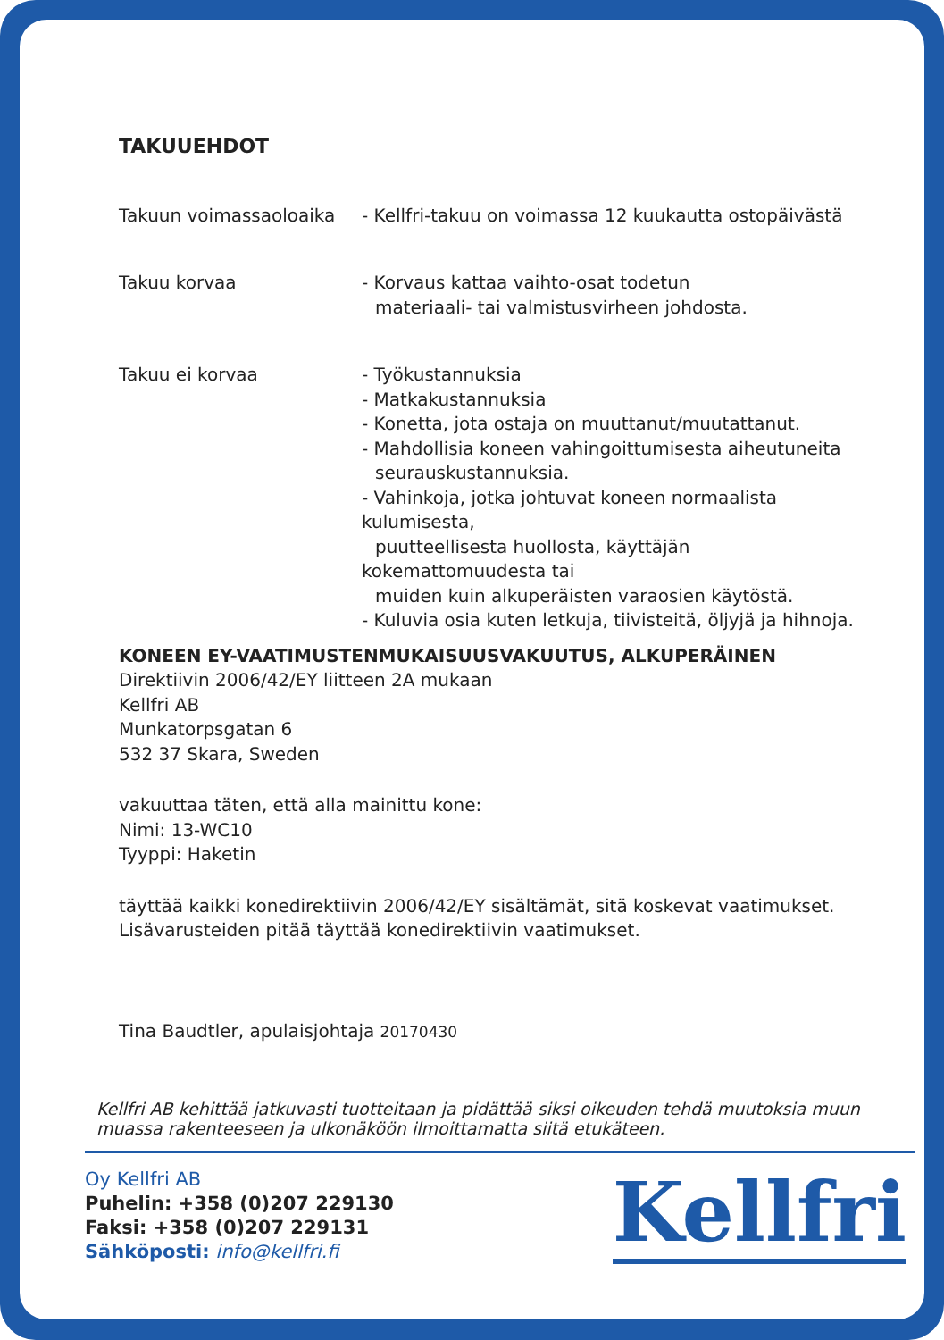TAKUUEHDOT
Takuun voimassaoloaika - Kellfri-takuu on voimassa 12 kuukautta ostopäivästä
Takuu korvaa - Korvaus kattaa vaihto-osat todetun
materiaali- tai valmistusvirheen johdosta.
Takuu ei korvaa - Työkustannuksia
- Matkakustannuksia
- Konetta, jota ostaja on muuttanut/muutattanut.
- Mahdollisia koneen vahingoittumisesta aiheutuneita
seurauskustannuksia.
- Vahinkoja, jotka johtuvat koneen normaalista kulumisesta,
puutteellisesta huollosta, käyttäjän kokemattomuudesta tai
muiden kuin alkuperäisten varaosien käytöstä.
- Kuluvia osia kuten letkuja, tiivisteitä, öljyjä ja hihnoja.
KONEEN EY-VAATIMUSTENMUKAISUUSVAKUUTUS, ALKUPERÄINEN
Direktiivin 2006/42/EY liitteen 2A mukaan
Kellfri AB
Munkatorpsgatan 6
532 37 Skara, Sweden
vakuuttaa täten, että alla mainittu kone:
Nimi: 13-WC10
Tyyppi: Haketin
täyttää kaikki konedirektiivin 2006/42/EY sisältämät, sitä koskevat vaatimukset.
Lisävarusteiden pitää täyttää konedirektiivin vaatimukset.
Tina Baudtler, apulaisjohtaja 20170430
Kellfri AB kehittää jatkuvasti tuotteitaan ja pidättää siksi oikeuden tehdä muutoksia muun muassa rakenteeseen ja ulkonäköön ilmoittamatta siitä etukäteen.
Oy Kellfri AB
Puhelin: +358 (0)207 229130
Faksi: +358 (0)207 229131
Sähköposti: info@kellfri.fi
Kellfri